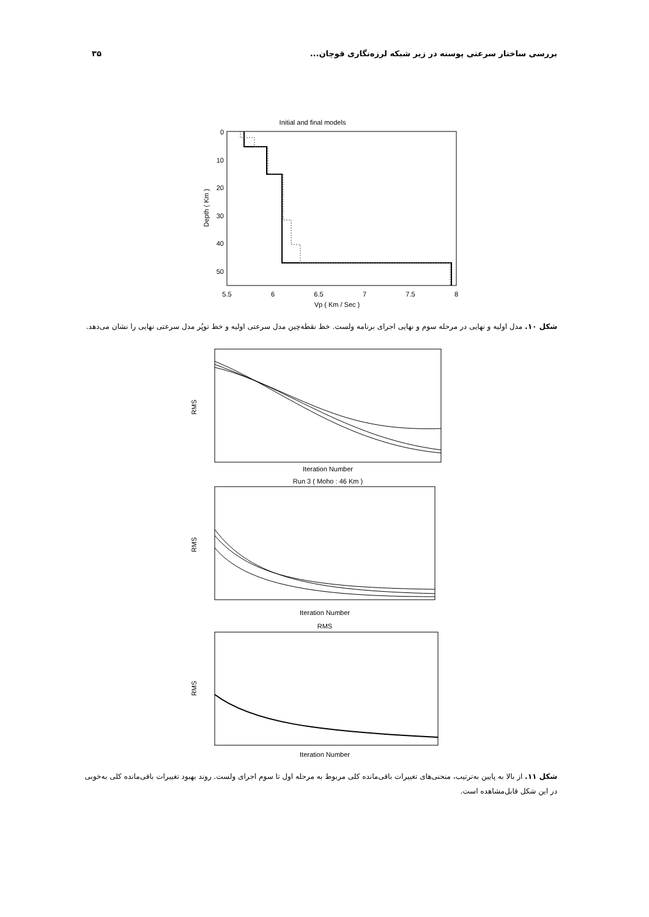بررسی ساختار سرعتی پوسته در زیر شبکه لرزه‌نگاری قوچان... ۳۵
Initial and final models
0
10
20
30
40
50
5.5
6
6.5
7
7.5
8
Vp ( Km / Sec )
Depth ( Km )
شکل ۱۰. مدل اولیه و نهایی در مرحله سوم و نهایی اجرای برنامه ولست. خط نقطه‌چین مدل سرعتی اولیه و خط توپُر مدل سرعتی نهایی را نشان می‌دهد.
RMS
Iteration Number
Run 3 ( Moho : 46 Km )
RMS
Iteration Number
RMS
RMS
Iteration Number
شکل ۱۱. از بالا به پایین به‌ترتیب، منحنی‌های تغییرات باقی‌مانده کلی مربوط به مرحله اول تا سوم اجرای ولست. روند بهبود تغییرات باقی‌مانده کلی به‌خوبی در این شکل قابل‌مشاهده است.